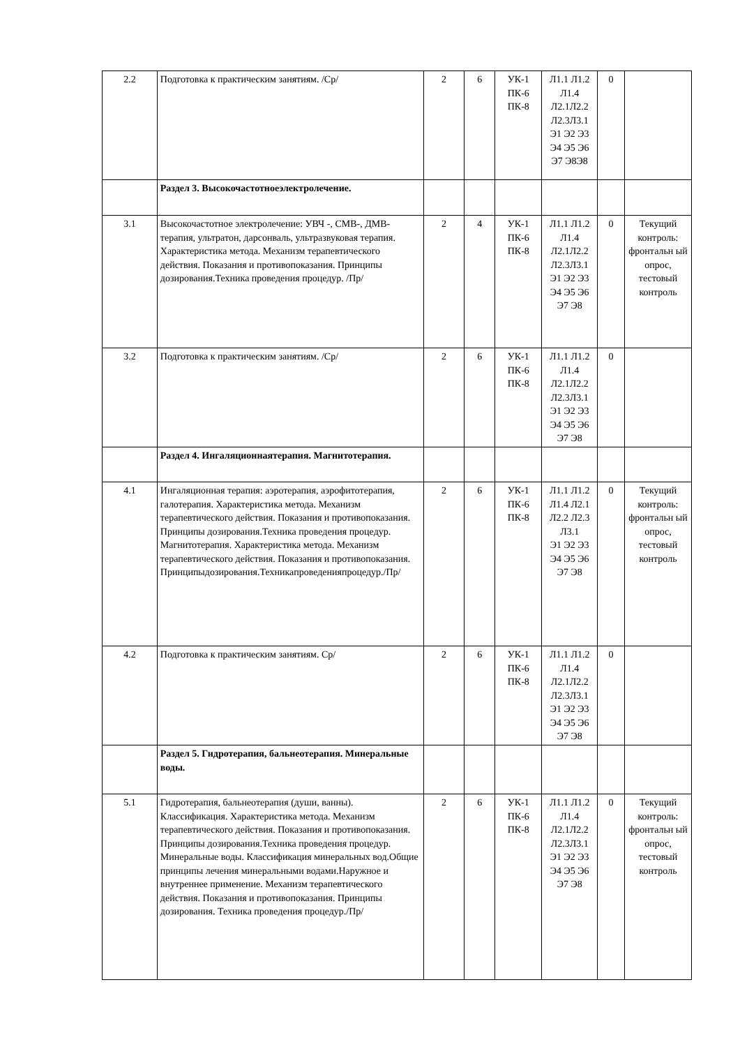| 2.2 | Подготовка к практическим занятиям. /Ср/ | 2 | 6 | УК-1 ПК-6 ПК-8 | Л1.1 Л1.2 Л1.4 Л2.1Л2.2 Л2.3Л3.1 Э1 Э2 Э3 Э4 Э5 Э6 Э7 Э8Э8 | 0 | |
| | Раздел 3. Высокочастотноеэлектролечение. | | | | | | |
| 3.1 | Высокочастотное электролечение: УВЧ -, СМВ-, ДМВ-терапия, ультратон, дарсонваль, ультразвуковая терапия. Характеристика метода. Механизм терапевтического действия. Показания и противопоказания. Принципы дозирования.Техника проведения процедур. /Пр/ | 2 | 4 | УК-1 ПК-6 ПК-8 | Л1.1 Л1.2 Л1.4 Л2.1Л2.2 Л2.3Л3.1 Э1 Э2 Э3 Э4 Э5 Э6 Э7 Э8 | 0 | Текущий контроль: фронтальн ый опрос, тестовый контроль |
| 3.2 | Подготовка к практическим занятиям. /Ср/ | 2 | 6 | УК-1 ПК-6 ПК-8 | Л1.1 Л1.2 Л1.4 Л2.1Л2.2 Л2.3Л3.1 Э1 Э2 Э3 Э4 Э5 Э6 Э7 Э8 | 0 | |
| | Раздел 4. Ингаляционнаятерапия. Магнитотерапия. | | | | | | |
| 4.1 | Ингаляционная терапия: аэротерапия, аэрофитотерапия, галотерапия. Характеристика метода. Механизм терапевтического действия. Показания и противопоказания. Принципы дозирования.Техника проведения процедур. Магнитотерапия. Характеристика метода. Механизм терапевтического действия. Показания и противопоказания. Принципыдозирования.Техникапроведенияпроцедур./Пр/ | 2 | 6 | УК-1 ПК-6 ПК-8 | Л1.1 Л1.2 Л1.4 Л2.1 Л2.2 Л2.3 Л3.1 Э1 Э2 Э3 Э4 Э5 Э6 Э7 Э8 | 0 | Текущий контроль: фронтальн ый опрос, тестовый контроль |
| 4.2 | Подготовка к практическим занятиям. Ср/ | 2 | 6 | УК-1 ПК-6 ПК-8 | Л1.1 Л1.2 Л1.4 Л2.1Л2.2 Л2.3Л3.1 Э1 Э2 Э3 Э4 Э5 Э6 Э7 Э8 | 0 | |
| | Раздел 5. Гидротерапия, бальнеотерапия. Минеральные воды. | | | | | | |
| 5.1 | Гидротерапия, бальнеотерапия (души, ванны). Классификация. Характеристика метода. Механизм терапевтического действия. Показания и противопоказания. Принципы дозирования.Техника проведения процедур. Минеральные воды. Классификация минеральных вод.Общие принципы лечения минеральными водами.Наружное и внутреннее применение. Механизм терапевтического действия. Показания и противопоказания. Принципы дозирования. Техника проведения процедур./Пр/ | 2 | 6 | УК-1 ПК-6 ПК-8 | Л1.1 Л1.2 Л1.4 Л2.1Л2.2 Л2.3Л3.1 Э1 Э2 Э3 Э4 Э5 Э6 Э7 Э8 | 0 | Текущий контроль: фронтальн ый опрос, тестовый контроль |